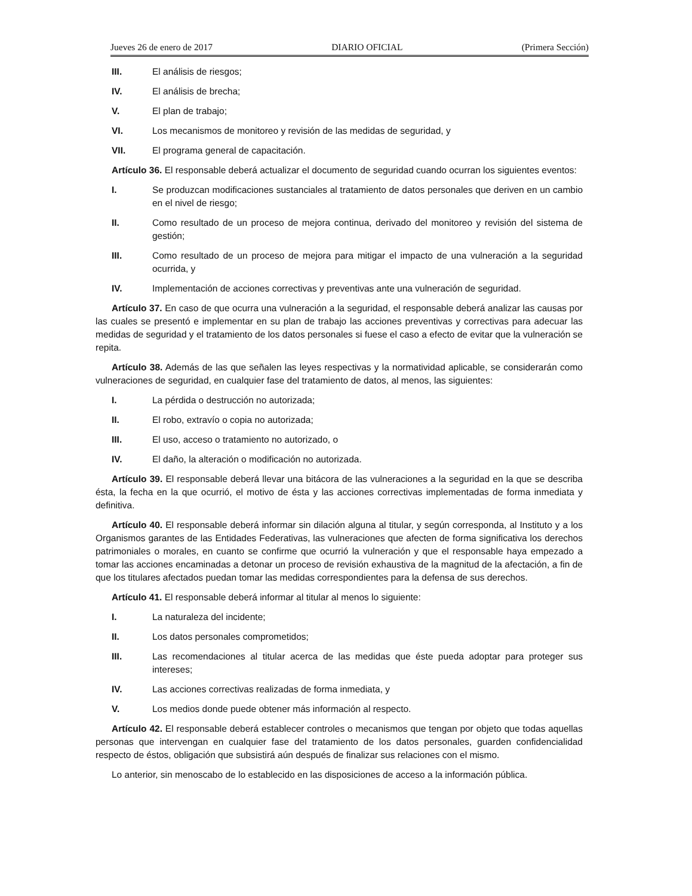Jueves 26 de enero de 2017 DIARIO OFICIAL (Primera Sección)
III. El análisis de riesgos;
IV. El análisis de brecha;
V. El plan de trabajo;
VI. Los mecanismos de monitoreo y revisión de las medidas de seguridad, y
VII. El programa general de capacitación.
Artículo 36. El responsable deberá actualizar el documento de seguridad cuando ocurran los siguientes eventos:
I. Se produzcan modificaciones sustanciales al tratamiento de datos personales que deriven en un cambio en el nivel de riesgo;
II. Como resultado de un proceso de mejora continua, derivado del monitoreo y revisión del sistema de gestión;
III. Como resultado de un proceso de mejora para mitigar el impacto de una vulneración a la seguridad ocurrida, y
IV. Implementación de acciones correctivas y preventivas ante una vulneración de seguridad.
Artículo 37. En caso de que ocurra una vulneración a la seguridad, el responsable deberá analizar las causas por las cuales se presentó e implementar en su plan de trabajo las acciones preventivas y correctivas para adecuar las medidas de seguridad y el tratamiento de los datos personales si fuese el caso a efecto de evitar que la vulneración se repita.
Artículo 38. Además de las que señalen las leyes respectivas y la normatividad aplicable, se considerarán como vulneraciones de seguridad, en cualquier fase del tratamiento de datos, al menos, las siguientes:
I. La pérdida o destrucción no autorizada;
II. El robo, extravío o copia no autorizada;
III. El uso, acceso o tratamiento no autorizado, o
IV. El daño, la alteración o modificación no autorizada.
Artículo 39. El responsable deberá llevar una bitácora de las vulneraciones a la seguridad en la que se describa ésta, la fecha en la que ocurrió, el motivo de ésta y las acciones correctivas implementadas de forma inmediata y definitiva.
Artículo 40. El responsable deberá informar sin dilación alguna al titular, y según corresponda, al Instituto y a los Organismos garantes de las Entidades Federativas, las vulneraciones que afecten de forma significativa los derechos patrimoniales o morales, en cuanto se confirme que ocurrió la vulneración y que el responsable haya empezado a tomar las acciones encaminadas a detonar un proceso de revisión exhaustiva de la magnitud de la afectación, a fin de que los titulares afectados puedan tomar las medidas correspondientes para la defensa de sus derechos.
Artículo 41. El responsable deberá informar al titular al menos lo siguiente:
I. La naturaleza del incidente;
II. Los datos personales comprometidos;
III. Las recomendaciones al titular acerca de las medidas que éste pueda adoptar para proteger sus intereses;
IV. Las acciones correctivas realizadas de forma inmediata, y
V. Los medios donde puede obtener más información al respecto.
Artículo 42. El responsable deberá establecer controles o mecanismos que tengan por objeto que todas aquellas personas que intervengan en cualquier fase del tratamiento de los datos personales, guarden confidencialidad respecto de éstos, obligación que subsistirá aún después de finalizar sus relaciones con el mismo.
Lo anterior, sin menoscabo de lo establecido en las disposiciones de acceso a la información pública.